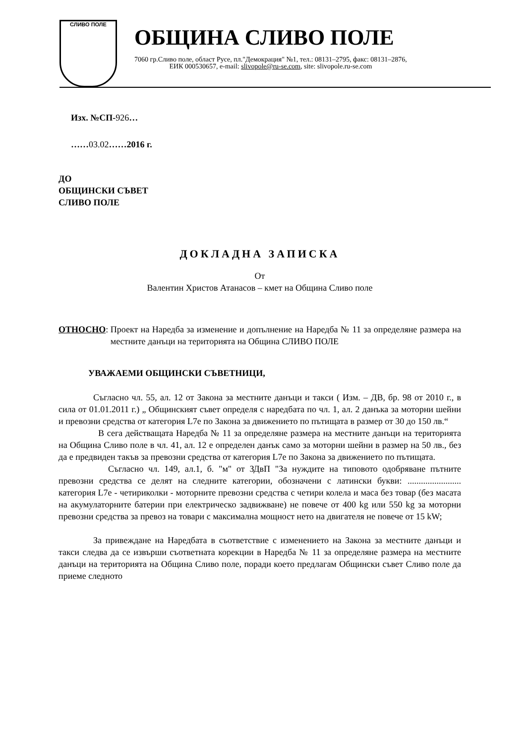СЛИВО ПОЛЕ
ОБЩИНА СЛИВО ПОЛЕ
7060 гр.Сливо поле, област Русе, пл."Демокрация" №1, тел.: 08131–2795, факс: 08131–2876,
ЕИК 000530657, e-mail: slivopole@ru-se.com, site: slivopole.ru-se.com
Изх. №СП-926…
……03.02……2016 г.
ДО
ОБЩИНСКИ СЪВЕТ
СЛИВО ПОЛЕ
ДОКЛАДНА ЗАПИСКА
От
Валентин Христов Атанасов – кмет на Община Сливо поле
ОТНОСНО: Проект на Наредба за изменение и допълнение на Наредба № 11 за определяне размера на местните данъци на територията на Община СЛИВО ПОЛЕ
УВАЖАЕМИ ОБЩИНСКИ СЪВЕТНИЦИ,
Съгласно чл. 55, ал. 12 от Закона за местните данъци и такси ( Изм. – ДВ, бр. 98 от 2010 г., в сила от 01.01.2011 г.) „ Общинският съвет определя с наредбата по чл. 1, ал. 2 данъка за моторни шейни и превозни средства от категория L7e по Закона за движението по пътищата в размер от 30 до 150 лв.“
В сега действащата Наредба № 11 за определяне размера на местните данъци на територията на Община Сливо поле в чл. 41, ал. 12 е определен данък само за моторни шейни в размер на 50 лв., без да е предвиден такъв за превозни средства от категория L7e по Закона за движението по пътищата.
Съгласно чл. 149, ал.1, б. "м" от ЗДвП "За нуждите на типовото одобряване пътните превозни средства се делят на следните категории, обозначени с латински букви: ........................ категория L7e - четириколки - моторните превозни средства с четири колела и маса без товар (без масата на акумулаторните батерии при електрическо задвижване) не повече от 400 kg или 550 kg за моторни превозни средства за превоз на товари с максимална мощност нето на двигателя не повече от 15 kW;
За привеждане на Наредбата в съответствие с изменението на Закона за местните данъци и такси следва да се извърши съответната корекции в Наредба № 11 за определяне размера на местните данъци на територията на Община Сливо поле, поради което предлагам Общински съвет Сливо поле да приеме следното